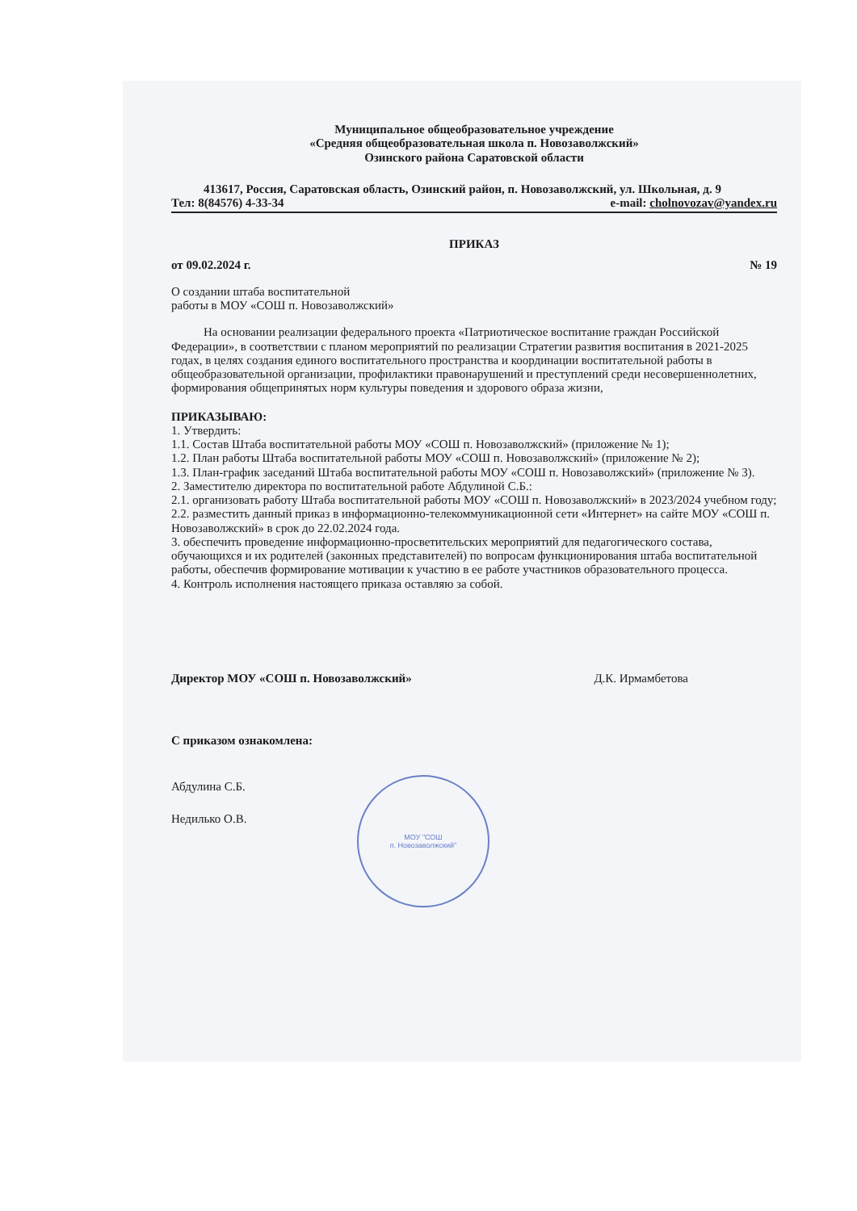Муниципальное общеобразовательное учреждение
«Средняя общеобразовательная школа п. Новозаволжский»
Озинского района Саратовской области
413617, Россия, Саратовская область, Озинский район, п. Новозаволжский, ул. Школьная, д. 9
Тел: 8(84576) 4-33-34 e-mail: cholnovozav@yandex.ru
ПРИКАЗ
от 09.02.2024 г. № 19
О создании штаба воспитательной
работы в МОУ «СОШ п. Новозаволжский»
На основании реализации федерального проекта «Патриотическое воспитание граждан Российской Федерации», в соответствии с планом мероприятий по реализации Стратегии развития воспитания в 2021-2025 годах, в целях создания единого воспитательного пространства и координации воспитательной работы в общеобразовательной организации, профилактики правонарушений и преступлений среди несовершеннолетних, формирования общепринятых норм культуры поведения и здорового образа жизни,
ПРИКАЗЫВАЮ:
1. Утвердить:
1.1. Состав Штаба воспитательной работы МОУ «СОШ п. Новозаволжский» (приложение № 1);
1.2. План работы Штаба воспитательной работы МОУ «СОШ п. Новозаволжский» (приложение № 2);
1.3. План-график заседаний Штаба воспитательной работы МОУ «СОШ п. Новозаволжский» (приложение № 3).
2. Заместителю директора по воспитательной работе Абдулиной С.Б.:
2.1. организовать работу Штаба воспитательной работы МОУ «СОШ п. Новозаволжский» в 2023/2024 учебном году;
2.2. разместить данный приказ в информационно-телекоммуникационной сети «Интернет» на сайте МОУ «СОШ п. Новозаволжский» в срок до 22.02.2024 года.
3. обеспечить проведение информационно-просветительских мероприятий для педагогического состава, обучающихся и их родителей (законных представителей) по вопросам функционирования штаба воспитательной работы, обеспечив формирование мотивации к участию в ее работе участников образовательного процесса.
4. Контроль исполнения настоящего приказа оставляю за собой.
МОУ "СОШ
п. Новозаволжский"
Директор МОУ «СОШ п. Новозаволжский» Д.К. Ирмамбетова
С приказом ознакомлена:
Абдулина С.Б.
Недилько О.В.